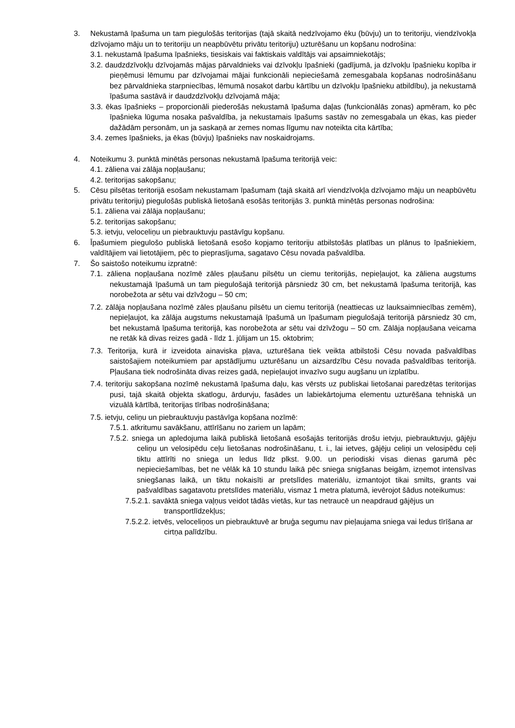3. Nekustamā īpašuma un tam piegulošās teritorijas (tajā skaitā nedzīvojamo ēku (būvju) un to teritoriju, viendzīvokļa dzīvojamo māju un to teritoriju un neapbūvētu privātu teritoriju) uzturēšanu un kopšanu nodrošina:
3.1. nekustamā īpašuma īpašnieks, tiesiskais vai faktiskais valdītājs vai apsaimniekotājs;
3.2. daudzdzīvokļu dzīvojamās mājas pārvaldnieks vai dzīvokļu īpašnieki (gadījumā, ja dzīvokļu īpašnieku kopība ir pieņēmusi lēmumu par dzīvojamai mājai funkcionāli nepieciešamā zemesgabala kopšanas nodrošināšanu bez pārvaldnieka starpniecības, lēmumā nosakot darbu kārtību un dzīvokļu īpašnieku atbildību), ja nekustamā īpašuma sastāvā ir daudzdzīvokļu dzīvojamā māja;
3.3. ēkas īpašnieks – proporcionāli piederošās nekustamā īpašuma daļas (funkcionālās zonas) apmēram, ko pēc īpašnieka lūguma nosaka pašvaldība, ja nekustamais īpašums sastāv no zemesgabala un ēkas, kas pieder dažādām personām, un ja saskaņā ar zemes nomas līgumu nav noteikta cita kārtība;
3.4. zemes īpašnieks, ja ēkas (būvju) īpašnieks nav noskaidrojams.
4. Noteikumu 3. punktā minētās personas nekustamā īpašuma teritorijā veic:
4.1. zāliena vai zālāja nopļaušanu;
4.2. teritorijas sakopšanu;
5. Cēsu pilsētas teritorijā esošam nekustamam īpašumam (tajā skaitā arī viendzīvokļa dzīvojamo māju un neapbūvētu privātu teritoriju) piegulošās publiskā lietošanā esošās teritorijās 3. punktā minētās personas nodrošina:
5.1. zāliena vai zālāja nopļaušanu;
5.2. teritorijas sakopšanu;
5.3. ietvju, veloceliņu un piebrauktuvju pastāvīgu kopšanu.
6. Īpašumiem piegulošo publiskā lietošanā esošo kopjamo teritoriju atbilstošās platības un plānus to īpašniekiem, valdītājiem vai lietotājiem, pēc to pieprasījuma, sagatavo Cēsu novada pašvaldība.
7. Šo saistošo noteikumu izpratnē:
7.1. zāliena nopļaušana nozīmē zāles pļaušanu pilsētu un ciemu teritorijās, nepieļaujot, ka zāliena augstums nekustamajā īpašumā un tam piegulošajā teritorijā pārsniedz 30 cm, bet nekustamā īpašuma teritorijā, kas norobežota ar sētu vai dzīvžogu – 50 cm;
7.2. zālāja nopļaušana nozīmē zāles pļaušanu pilsētu un ciemu teritorijā (neattiecas uz lauksaimniecības zemēm), nepieļaujot, ka zālāja augstums nekustamajā īpašumā un īpašumam piegulošajā teritorijā pārsniedz 30 cm, bet nekustamā īpašuma teritorijā, kas norobežota ar sētu vai dzīvžogu – 50 cm. Zālāja nopļaušana veicama ne retāk kā divas reizes gadā - līdz 1. jūlijam un 15. oktobrim;
7.3. Teritorija, kurā ir izveidota ainaviska pļava, uzturēšana tiek veikta atbilstoši Cēsu novada pašvaldības saistošajiem noteikumiem par apstādījumu uzturēšanu un aizsardzību Cēsu novada pašvaldības teritorijā. Pļaušana tiek nodrošināta divas reizes gadā, nepieļaujot invazīvo sugu augšanu un izplatību.
7.4. teritoriju sakopšana nozīmē nekustamā īpašuma daļu, kas vērsts uz publiskai lietošanai paredzētas teritorijas pusi, tajā skaitā objekta skatlogu, ārdurvju, fasādes un labiekārtojuma elementu uzturēšana tehniskā un vizuālā kārtībā, teritorijas tīrības nodrošināšana;
7.5. ietvju, celiņu un piebrauktuvju pastāvīga kopšana nozīmē:
7.5.1. atkritumu savākšanu, attīrīšanu no zariem un lapām;
7.5.2. sniega un apledojuma laikā publiskā lietošanā esošajās teritorijās drošu ietvju, piebrauktuvju, gājēju celiņu un velosipēdu ceļu lietošanas nodrošināšanu, t. i., lai ietves, gājēju celiņi un velosipēdu ceļi tiktu attīrīti no sniega un ledus līdz plkst. 9.00. un periodiski visas dienas garumā pēc nepieciešamības, bet ne vēlāk kā 10 stundu laikā pēc sniega snigšanas beigām, izņemot intensīvas sniegšanas laikā, un tiktu nokaisīti ar pretslīdes materiālu, izmantojot tikai smilts, grants vai pašvaldības sagatavotu pretslīdes materiālu, vismaz 1 metra platumā, ievērojot šādus noteikumus:
7.5.2.1. savāktā sniega vaļņus veidot tādās vietās, kur tas netraucē un neapdraud gājējus un transportlīdzekļus;
7.5.2.2. ietvēs, veloceliņos un piebrauktuvē ar bruģa segumu nav pieļaujama sniega vai ledus tīrīšana ar cirtņa palīdzību.